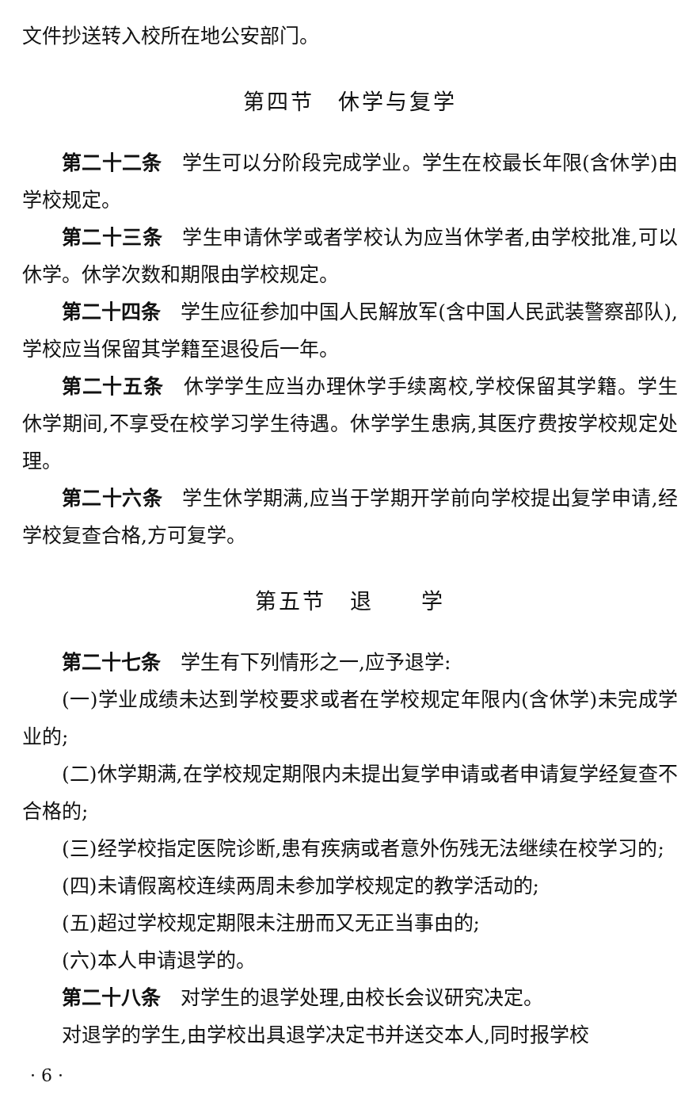文件抄送转入校所在地公安部门。
第四节　休学与复学
第二十二条　学生可以分阶段完成学业。学生在校最长年限(含休学)由学校规定。
第二十三条　学生申请休学或者学校认为应当休学者,由学校批准,可以休学。休学次数和期限由学校规定。
第二十四条　学生应征参加中国人民解放军(含中国人民武装警察部队),学校应当保留其学籍至退役后一年。
第二十五条　休学学生应当办理休学手续离校,学校保留其学籍。学生休学期间,不享受在校学习学生待遇。休学学生患病,其医疗费按学校规定处理。
第二十六条　学生休学期满,应当于学期开学前向学校提出复学申请,经学校复查合格,方可复学。
第五节　退　　学
第二十七条　学生有下列情形之一,应予退学:
(一)学业成绩未达到学校要求或者在学校规定年限内(含休学)未完成学业的;
(二)休学期满,在学校规定期限内未提出复学申请或者申请复学经复查不合格的;
(三)经学校指定医院诊断,患有疾病或者意外伤残无法继续在校学习的;
(四)未请假离校连续两周未参加学校规定的教学活动的;
(五)超过学校规定期限未注册而又无正当事由的;
(六)本人申请退学的。
第二十八条　对学生的退学处理,由校长会议研究决定。
对退学的学生,由学校出具退学决定书并送交本人,同时报学校
· 6 ·